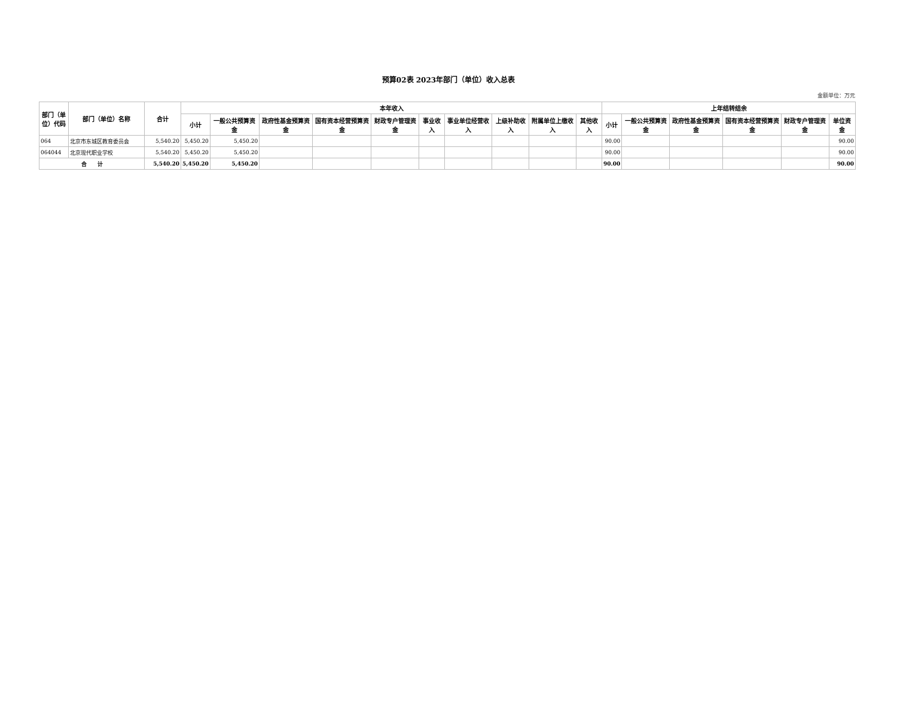预算02表 2023年部门（单位）收入总表
金额单位：万元
| 部门（单位）代码 | 部门（单位）名称 | 合计 | 本年收入 | | | | | | | | | | 上年结转结余 | | | | | |
| --- | --- | --- | --- | --- | --- | --- | --- | --- | --- | --- | --- | --- | --- | --- | --- | --- | --- | --- |
| | | | 小计 | 一般公共预算资金 | 政府性基金预算资金 | 国有资本经营预算资金 | 财政专户管理资金 | 事业收入 | 事业单位经营收入 | 上级补助收入 | 附属单位上缴收入 | 其他收入 | 小计 | 一般公共预算资金 | 政府性基金预算资金 | 国有资本经营预算资金 | 财政专户管理资金 | 单位资金 |
| 064 | 北京市东城区教育委员会 | 5,540.20 | 5,450.20 | 5,450.20 | | | | | | | | | 90.00 | | | | | 90.00 |
| 064044 | 北京现代职业学校 | 5,540.20 | 5,450.20 | 5,450.20 | | | | | | | | | 90.00 | | | | | 90.00 |
| 合 计 | | 5,540.20 | 5,450.20 | 5,450.20 | | | | | | | | | 90.00 | | | | | 90.00 |